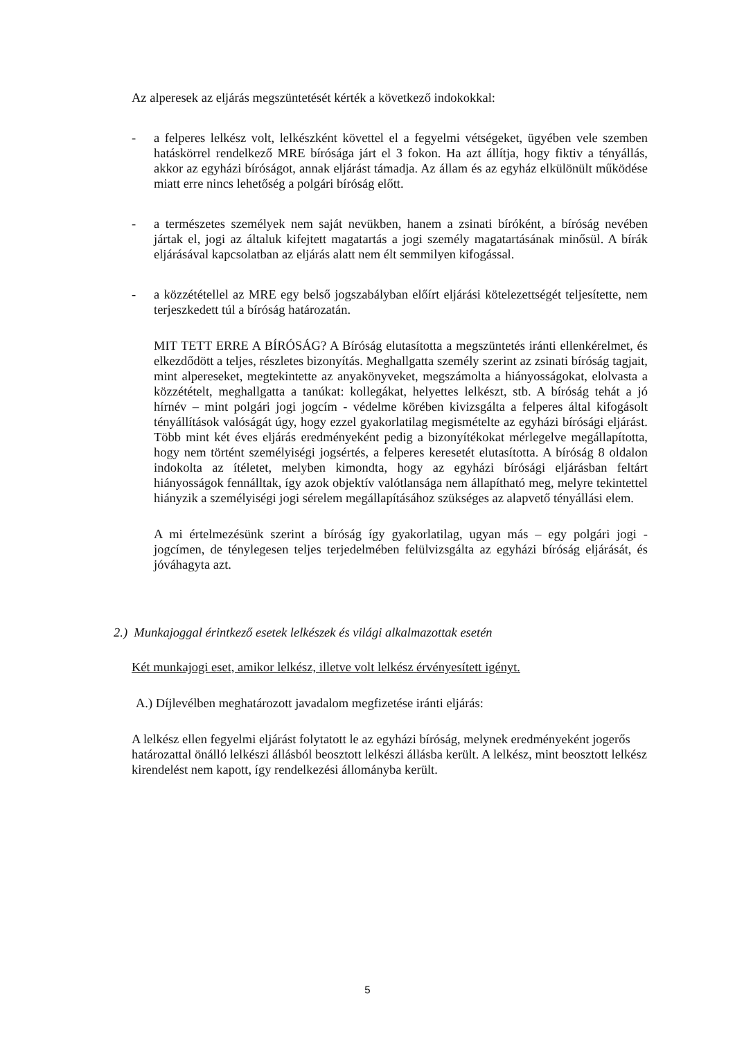Az alperesek az eljárás megszüntetését kérték a következő indokokkal:
- a felperes lelkész volt, lelkészként követtel el a fegyelmi vétségeket, ügyében vele szemben hatáskörrel rendelkező MRE bírósága járt el 3 fokon. Ha azt állítja, hogy fiktiv a tényállás, akkor az egyházi bíróságot, annak eljárást támadja. Az állam és az egyház elkülönült működése miatt erre nincs lehetőség a polgári bíróság előtt.
- a természetes személyek nem saját nevükben, hanem a zsinati bíróként, a bíróság nevében jártak el, jogi az általuk kifejtett magatartás a jogi személy magatartásának minősül. A bírák eljárásával kapcsolatban az eljárás alatt nem élt semmilyen kifogással.
- a közzététellel az MRE egy belső jogszabályban előírt eljárási kötelezettségét teljesítette, nem terjeszkedett túl a bíróság határozatán.
MIT TETT ERRE A BÍRÓSÁG? A Bíróság elutasította a megszüntetés iránti ellenkérelmet, és elkezdődött a teljes, részletes bizonyítás. Meghallgatta személy szerint az zsinati bíróság tagjait, mint alpereseket, megtekintette az anyakönyveket, megszámolta a hiányosságokat, elolvasta a közzétételt, meghallgatta a tanúkat: kollegákat, helyettes lelkészt, stb. A bíróság tehát a jó hírnév – mint polgári jogi jogcím - védelme körében kivizsgálta a felperes által kifogásolt tényállítások valóságát úgy, hogy ezzel gyakorlatilag megismételte az egyházi bírósági eljárást. Több mint két éves eljárás eredményeként pedig a bizonyítékokat mérlegelve megállapította, hogy nem történt személyiségi jogsértés, a felperes keresetét elutasította. A bíróság 8 oldalon indokolta az ítéletet, melyben kimondta, hogy az egyházi bírósági eljárásban feltárt hiányosságok fennálltak, így azok objektív valótlansága nem állapítható meg, melyre tekintettel hiányzik a személyiségi jogi sérelem megállapításához szükséges az alapvető tényállási elem.
A mi értelmezésünk szerint a bíróság így gyakorlatilag, ugyan más – egy polgári jogi - jogcímen, de ténylegesen teljes terjedelmében felülvizsgálta az egyházi bíróság eljárását, és jóváhagyta azt.
2.) Munkajoggal érintkező esetek lelkészek és világi alkalmazottak esetén
Két munkajogi eset, amikor lelkész, illetve volt lelkész érvényesített igényt.
A.) Díjlevélben meghatározott javadalom megfizetése iránti eljárás:
A lelkész ellen fegyelmi eljárást folytatott le az egyházi bíróság, melynek eredményeként jogerős határozattal önálló lelkészi állásból beosztott lelkészi állásba került. A lelkész, mint beosztott lelkész kirendelést nem kapott, így rendelkezési állományba került.
5